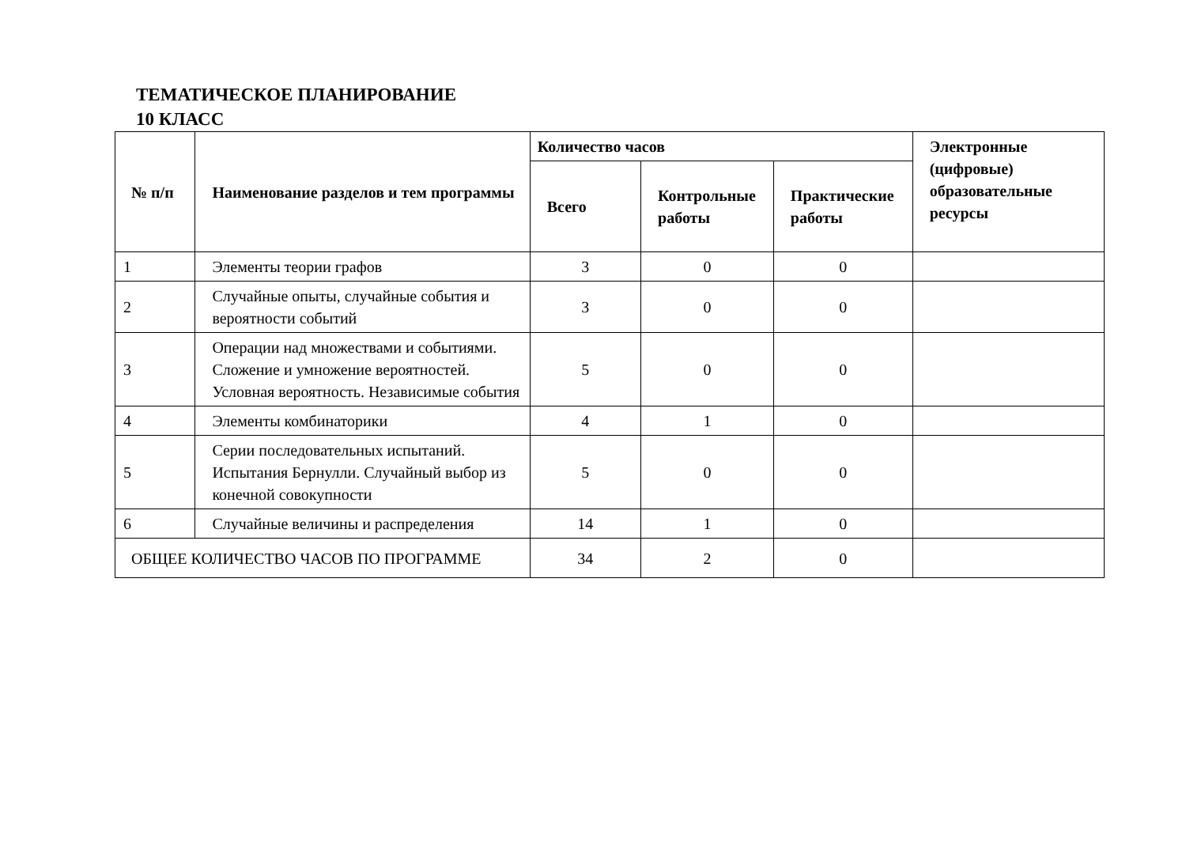ТЕМАТИЧЕСКОЕ ПЛАНИРОВАНИЕ
10 КЛАСС
| № п/п | Наименование разделов и тем программы | Количество часов | | | Электронные (цифровые) образовательные ресурсы |
| --- | --- | --- | --- | --- | --- |
| | | Всего | Контрольные работы | Практические работы | |
| 1 | Элементы теории графов | 3 | 0 | 0 | |
| 2 | Случайные опыты, случайные события и вероятности событий | 3 | 0 | 0 | |
| 3 | Операции над множествами и событиями. Сложение и умножение вероятностей. Условная вероятность. Независимые события | 5 | 0 | 0 | |
| 4 | Элементы комбинаторики | 4 | 1 | 0 | |
| 5 | Серии последовательных испытаний. Испытания Бернулли. Случайный выбор из конечной совокупности | 5 | 0 | 0 | |
| 6 | Случайные величины и распределения | 14 | 1 | 0 | |
| ОБЩЕЕ КОЛИЧЕСТВО ЧАСОВ ПО ПРОГРАММЕ | | 34 | 2 | 0 | |